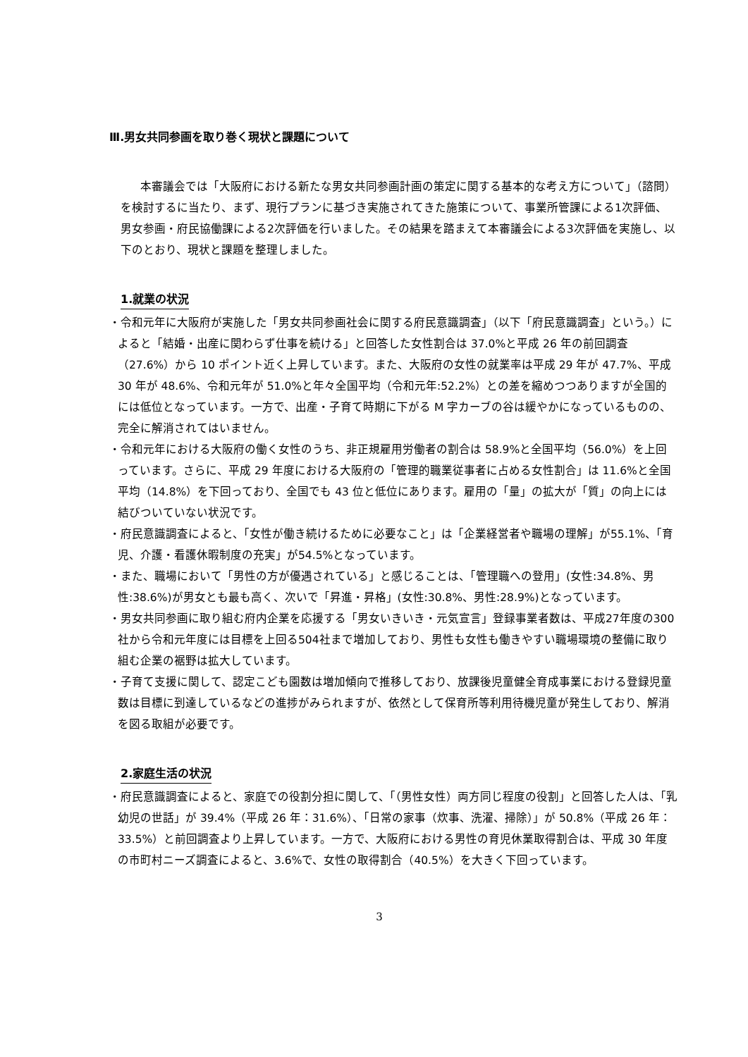Ⅲ.男女共同参画を取り巻く現状と課題について
本審議会では「大阪府における新たな男女共同参画計画の策定に関する基本的な考え方について」（諮問）を検討するに当たり、まず、現行プランに基づき実施されてきた施策について、事業所管課による1次評価、男女参画・府民協働課による2次評価を行いました。その結果を踏まえて本審議会による3次評価を実施し、以下のとおり、現状と課題を整理しました。
1.就業の状況
・令和元年に大阪府が実施した「男女共同参画社会に関する府民意識調査」（以下「府民意識調査」という。）によると「結婚・出産に関わらず仕事を続ける」と回答した女性割合は 37.0%と平成 26 年の前回調査（27.6%）から 10 ポイント近く上昇しています。また、大阪府の女性の就業率は平成 29 年が 47.7%、平成 30 年が 48.6%、令和元年が 51.0%と年々全国平均（令和元年:52.2%）との差を縮めつつありますが全国的には低位となっています。一方で、出産・子育て時期に下がる M 字カーブの谷は緩やかになっているものの、完全に解消されてはいません。
・令和元年における大阪府の働く女性のうち、非正規雇用労働者の割合は 58.9%と全国平均（56.0%）を上回っています。さらに、平成 29 年度における大阪府の「管理的職業従事者に占める女性割合」は 11.6%と全国平均（14.8%）を下回っており、全国でも 43 位と低位にあります。雇用の「量」の拡大が「質」の向上には結びついていない状況です。
・府民意識調査によると、「女性が働き続けるために必要なこと」は「企業経営者や職場の理解」が55.1%、「育児、介護・看護休暇制度の充実」が54.5%となっています。
・また、職場において「男性の方が優遇されている」と感じることは、「管理職への登用」(女性:34.8%、男性:38.6%)が男女とも最も高く、次いで「昇進・昇格」(女性:30.8%、男性:28.9%)となっています。
・男女共同参画に取り組む府内企業を応援する「男女いきいき・元気宣言」登録事業者数は、平成27年度の300社から令和元年度には目標を上回る504社まで増加しており、男性も女性も働きやすい職場環境の整備に取り組む企業の裾野は拡大しています。
・子育て支援に関して、認定こども園数は増加傾向で推移しており、放課後児童健全育成事業における登録児童数は目標に到達しているなどの進捗がみられますが、依然として保育所等利用待機児童が発生しており、解消を図る取組が必要です。
2.家庭生活の状況
・府民意識調査によると、家庭での役割分担に関して、「（男性女性）両方同じ程度の役割」と回答した人は、「乳幼児の世話」が 39.4%（平成 26 年：31.6%）、「日常の家事（炊事、洗濯、掃除）」が 50.8%（平成 26 年：33.5%）と前回調査より上昇しています。一方で、大阪府における男性の育児休業取得割合は、平成 30 年度の市町村ニーズ調査によると、3.6%で、女性の取得割合（40.5%）を大きく下回っています。
3